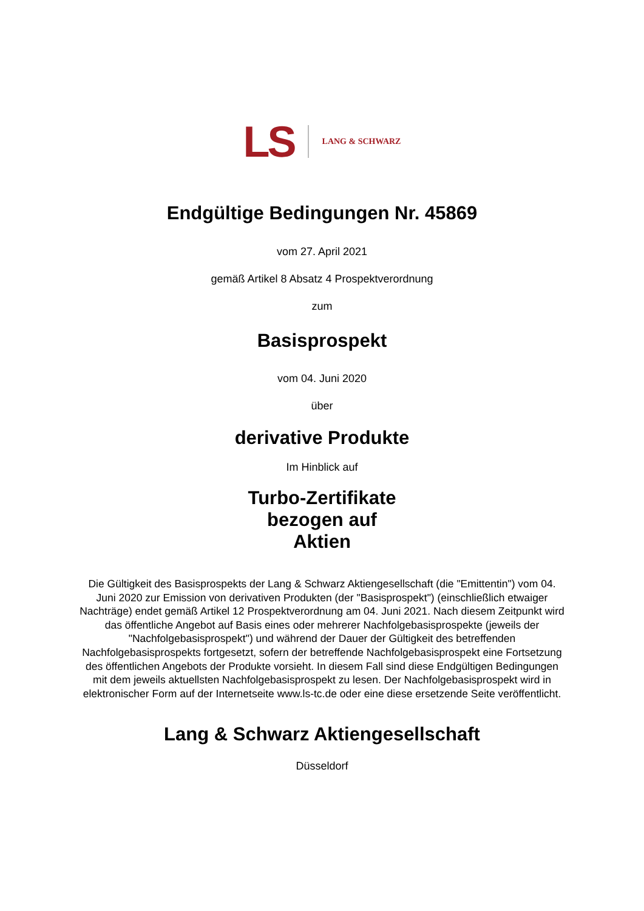LS LANG & SCHWARZ
Endgültige Bedingungen Nr. 45869
vom 27. April 2021
gemäß Artikel 8 Absatz 4 Prospektverordnung
zum
Basisprospekt
vom 04. Juni 2020
über
derivative Produkte
Im Hinblick auf
Turbo-Zertifikate
bezogen auf
Aktien
Die Gültigkeit des Basisprospekts der Lang & Schwarz Aktiengesellschaft (die "Emittentin") vom 04. Juni 2020 zur Emission von derivativen Produkten (der "Basisprospekt") (einschließlich etwaiger Nachträge) endet gemäß Artikel 12 Prospektverordnung am 04. Juni 2021. Nach diesem Zeitpunkt wird das öffentliche Angebot auf Basis eines oder mehrerer Nachfolgebasisprospekte (jeweils der "Nachfolgebasisprospekt") und während der Dauer der Gültigkeit des betreffenden Nachfolgebasisprospekts fortgesetzt, sofern der betreffende Nachfolgebasisprospekt eine Fortsetzung des öffentlichen Angebots der Produkte vorsieht. In diesem Fall sind diese Endgültigen Bedingungen mit dem jeweils aktuellsten Nachfolgebasisprospekt zu lesen. Der Nachfolgebasisprospekt wird in elektronischer Form auf der Internetseite www.ls-tc.de oder eine diese ersetzende Seite veröffentlicht.
Lang & Schwarz Aktiengesellschaft
Düsseldorf